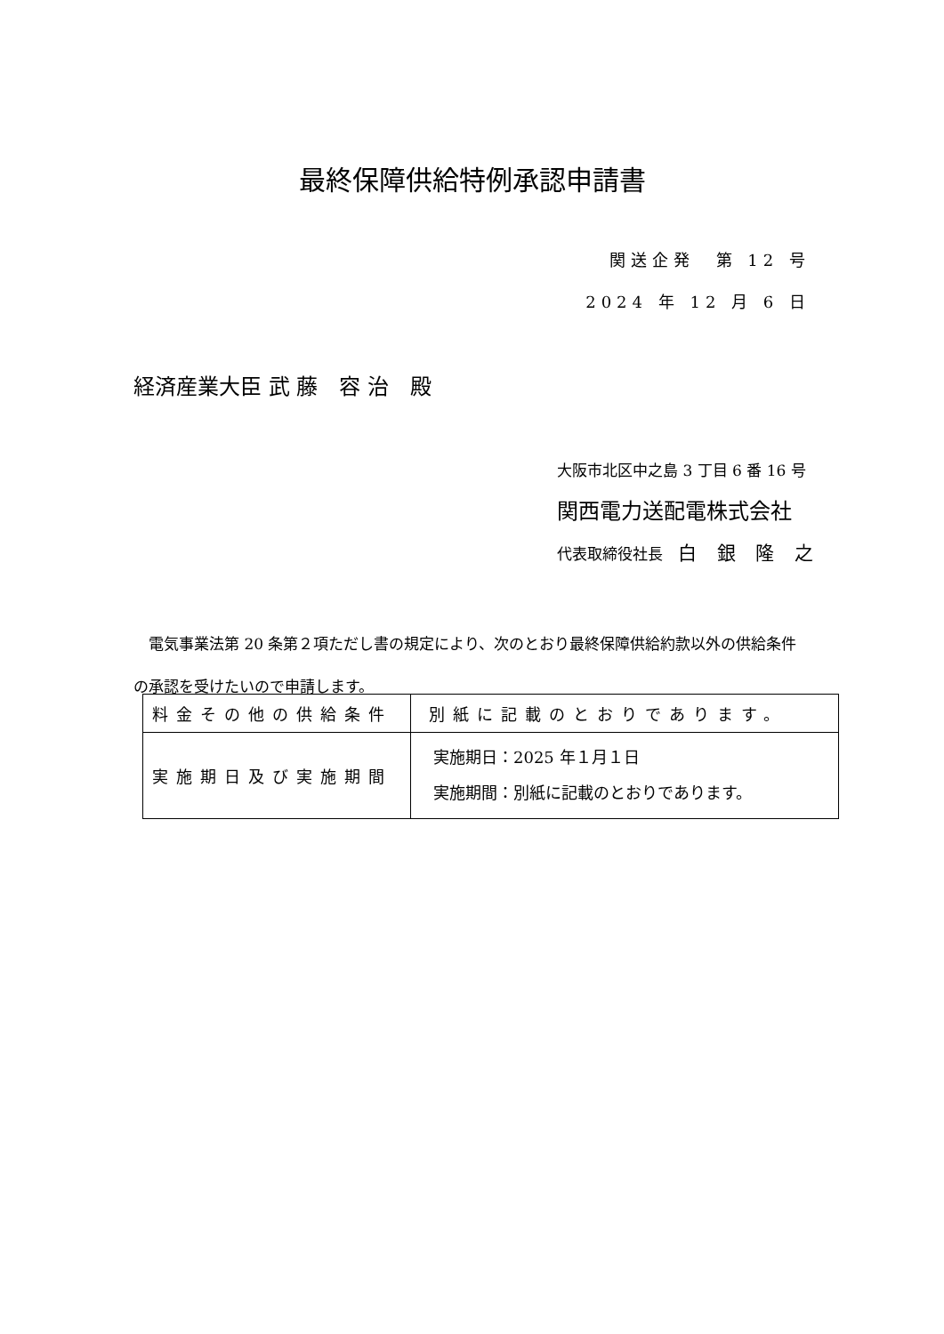最終保障供給特例承認申請書
関送企発　第 12 号
2024 年 12 月 6 日
経済産業大臣 武 藤　容 治　殿
大阪市北区中之島 3 丁目 6 番 16 号
関西電力送配電株式会社
代表取締役社長　白 銀 隆 之
　電気事業法第 20 条第２項ただし書の規定により、次のとおり最終保障供給約款以外の供給条件の承認を受けたいので申請します。
| 料金その他の供給条件 | 別紙に記載のとおりであります。 |
| 実施期日及び実施期間 | 実施期日：2025 年１月１日 実施期間：別紙に記載のとおりであります。 |